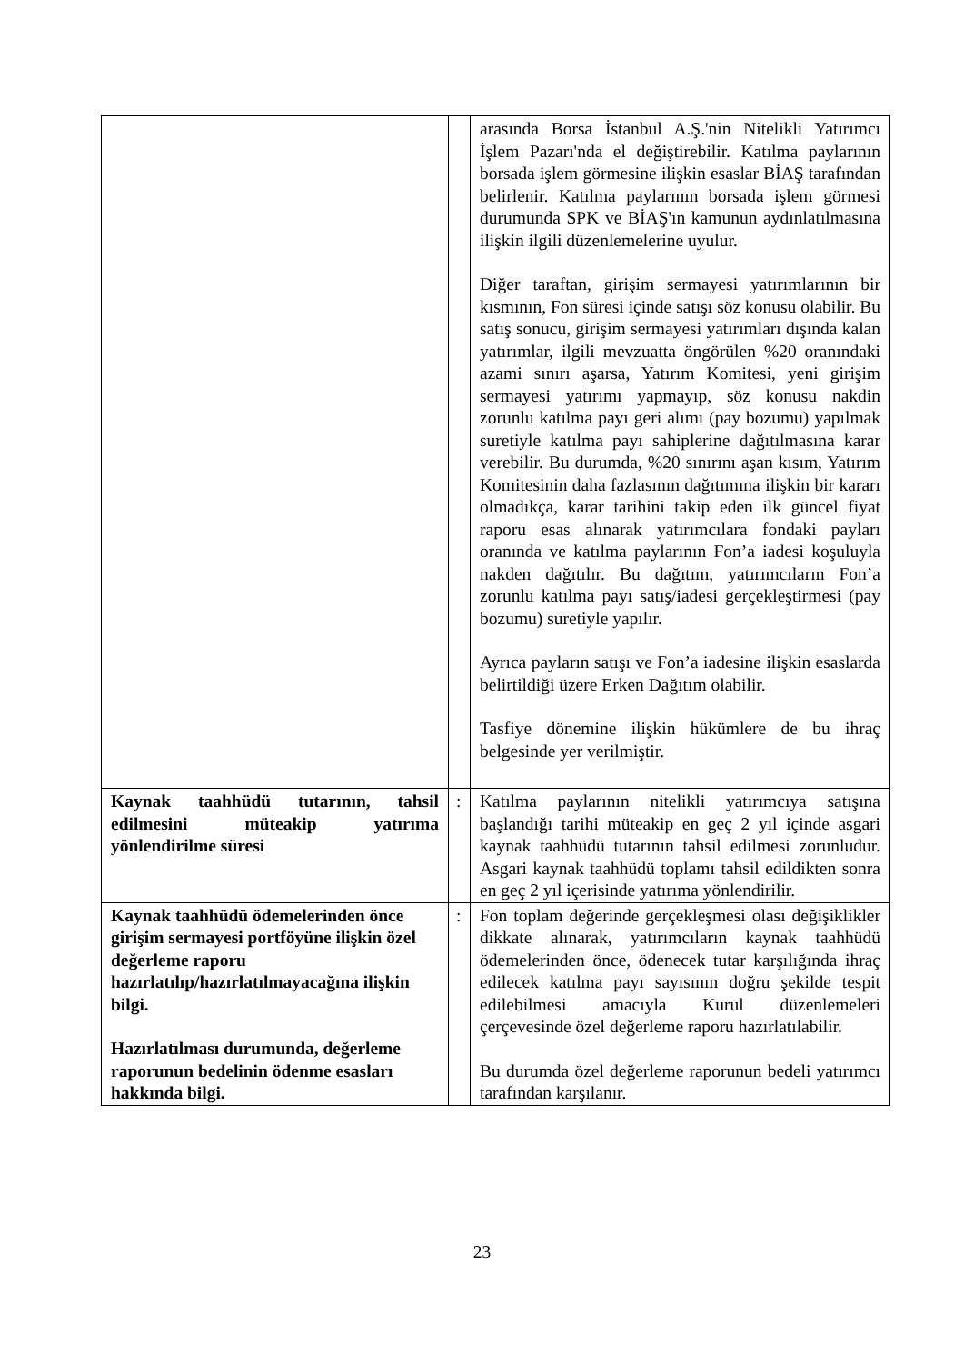| | | arasında Borsa İstanbul A.Ş.'nin Nitelikli Yatırımcı İşlem Pazarı'nda el değiştirebilir. Katılma paylarının borsada işlem görmesine ilişkin esaslar BİAŞ tarafından belirlenir. Katılma paylarının borsada işlem görmesi durumunda SPK ve BİAŞ'ın kamunun aydınlatılmasına ilişkin ilgili düzenlemelerine uyulur. Diğer taraftan, girişim sermayesi yatırımlarının bir kısmının, Fon süresi içinde satışı söz konusu olabilir. Bu satış sonucu, girişim sermayesi yatırımları dışında kalan yatırımlar, ilgili mevzuatta öngörülen %20 oranındaki azami sınırı aşarsa, Yatırım Komitesi, yeni girişim sermayesi yatırımı yapmayıp, söz konusu nakdin zorunlu katılma payı geri alımı (pay bozumu) yapılmak suretiyle katılma payı sahiplerine dağıtılmasına karar verebilir. Bu durumda, %20 sınırını aşan kısım, Yatırım Komitesinin daha fazlasının dağıtımına ilişkin bir kararı olmadıkça, karar tarihini takip eden ilk güncel fiyat raporu esas alınarak yatırımcılara fondaki payları oranında ve katılma paylarının Fon’a iadesi koşuluyla nakden dağıtılır. Bu dağıtım, yatırımcıların Fon’a zorunlu katılma payı satış/iadesi gerçekleştirmesi (pay bozumu) suretiyle yapılır. Ayrıca payların satışı ve Fon’a iadesine ilişkin esaslarda belirtildiği üzere Erken Dağıtım olabilir. Tasfiye dönemine ilişkin hükümlere de bu ihraç belgesinde yer verilmiştir. |
| Kaynak taahhüdü tutarının, tahsil edilmesini müteakip yatırıma yönlendirilme süresi | : | Katılma paylarının nitelikli yatırımcıya satışına başlandığı tarihi müteakip en geç 2 yıl içinde asgari kaynak taahhüdü tutarının tahsil edilmesi zorunludur. Asgari kaynak taahhüdü toplamı tahsil edildikten sonra en geç 2 yıl içerisinde yatırıma yönlendirilir. |
| Kaynak taahhüdü ödemelerinden önce girişim sermayesi portföyüne ilişkin özel değerleme raporu hazırlatılıp/hazırlatılmayacağına ilişkin bilgi. Hazırlatılması durumunda, değerleme raporunun bedelinin ödenme esasları hakkında bilgi. | : | Fon toplam değerinde gerçekleşmesi olası değişiklikler dikkate alınarak, yatırımcıların kaynak taahhüdü ödemelerinden önce, ödenecek tutar karşılığında ihraç edilecek katılma payı sayısının doğru şekilde tespit edilebilmesi amacıyla Kurul düzenlemeleri çerçevesinde özel değerleme raporu hazırlatılabilir. Bu durumda özel değerleme raporunun bedeli yatırımcı tarafından karşılanır. |
23